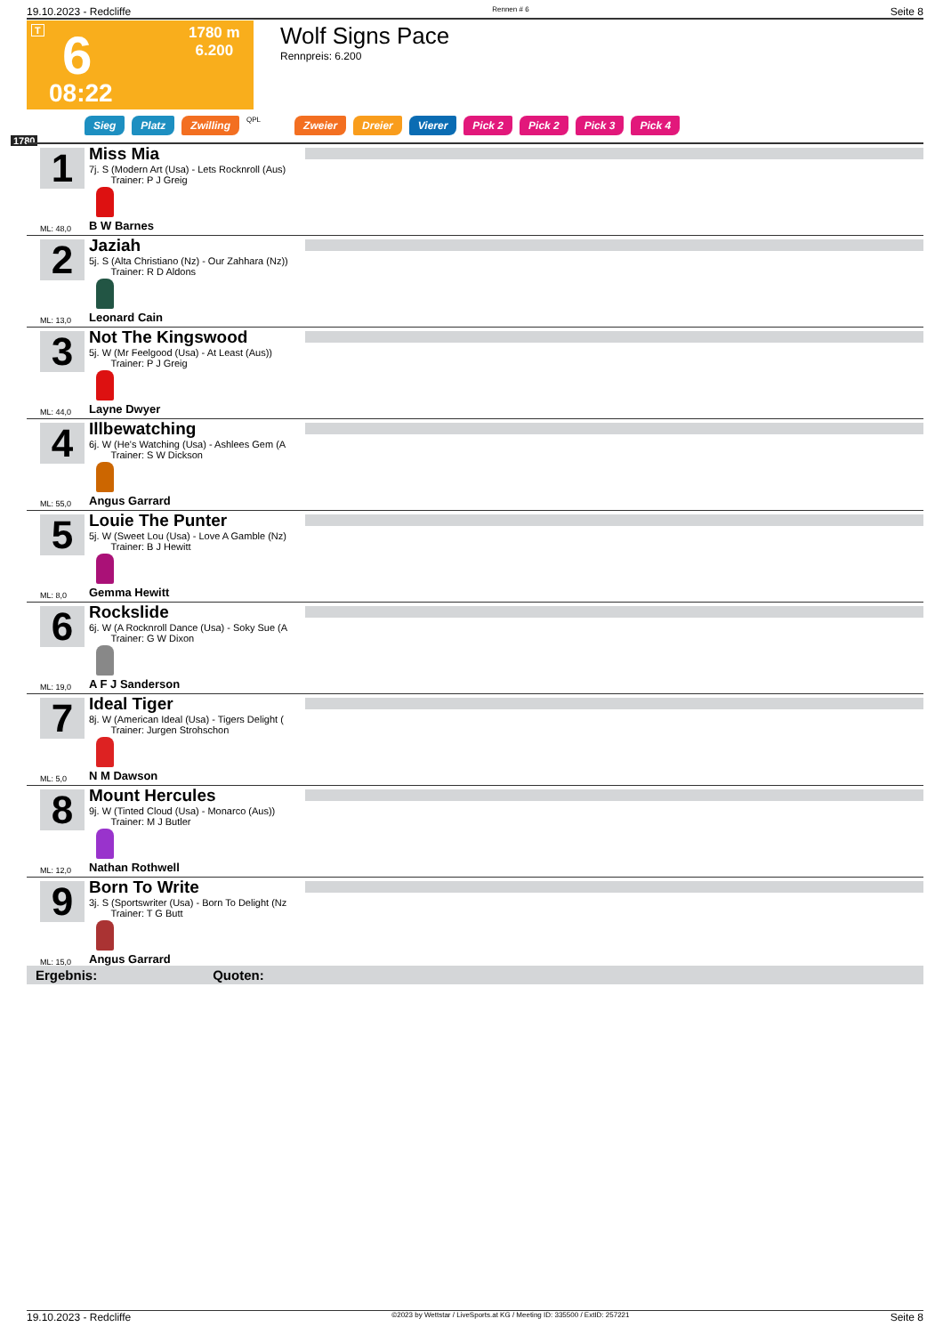19.10.2023 - Redcliffe Rennen # 6 Seite 8
T 6
1780 m
6.200
08:22
Wolf Signs Pace
Rennpreis: 6.200
Sieg Platz Zwilling QPL Zweier Dreier Vierer Pick 2 Pick 2 Pick 3 Pick 4
1780
1
Miss Mia
7j. S (Modern Art (Usa) - Lets Rocknroll (Aus)
Trainer: P J Greig
ML: 48,0 B W Barnes
2
Jaziah
5j. S (Alta Christiano (Nz) - Our Zahhara (Nz))
Trainer: R D Aldons
ML: 13,0 Leonard Cain
3
Not The Kingswood
5j. W (Mr Feelgood (Usa) - At Least (Aus))
Trainer: P J Greig
ML: 44,0 Layne Dwyer
4
Illbewatching
6j. W (He's Watching (Usa) - Ashlees Gem (A
Trainer: S W Dickson
ML: 55,0 Angus Garrard
5
Louie The Punter
5j. W (Sweet Lou (Usa) - Love A Gamble (Nz)
Trainer: B J Hewitt
ML: 8,0 Gemma Hewitt
6
Rockslide
6j. W (A Rocknroll Dance (Usa) - Soky Sue (A
Trainer: G W Dixon
ML: 19,0 A F J Sanderson
7
Ideal Tiger
8j. W (American Ideal (Usa) - Tigers Delight (
Trainer: Jurgen Strohschon
ML: 5,0 N M Dawson
8
Mount Hercules
9j. W (Tinted Cloud (Usa) - Monarco (Aus))
Trainer: M J Butler
ML: 12,0 Nathan Rothwell
9
Born To Write
3j. S (Sportswriter (Usa) - Born To Delight (Nz
Trainer: T G Butt
ML: 15,0 Angus Garrard
Ergebnis: Quoten:
19.10.2023 - Redcliffe ©2023 by Wettstar / LiveSports.at KG / Meeting ID: 335500 / ExtID: 257221 Seite 8